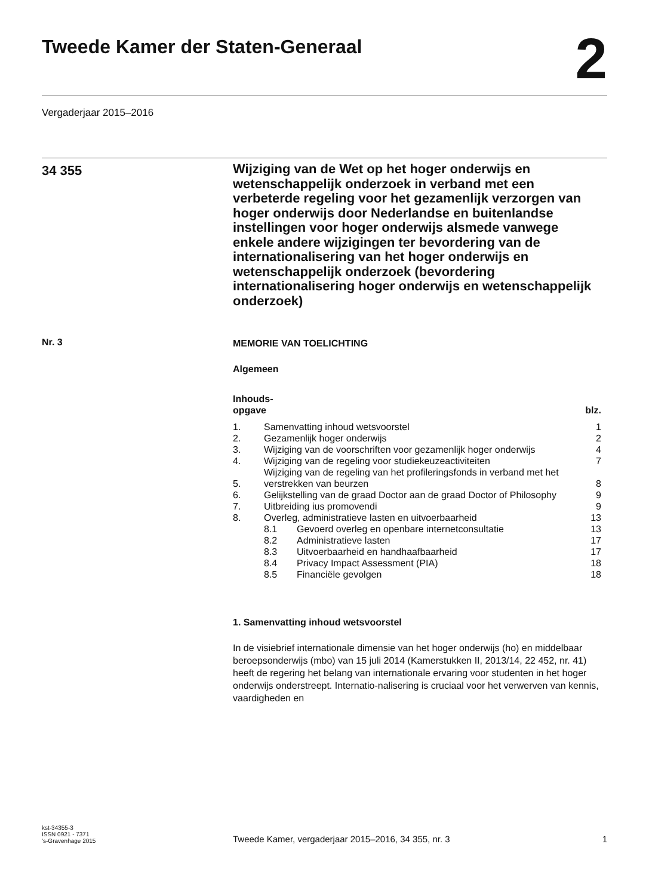Tweede Kamer der Staten-Generaal
2
Vergaderjaar 2015–2016
34 355
Wijziging van de Wet op het hoger onderwijs en wetenschappelijk onderzoek in verband met een verbeterde regeling voor het gezamenlijk verzorgen van hoger onderwijs door Nederlandse en buitenlandse instellingen voor hoger onderwijs alsmede vanwege enkele andere wijzigingen ter bevordering van de internationalisering van het hoger onderwijs en wetenschappelijk onderzoek (bevordering internationalisering hoger onderwijs en wetenschappelijk onderzoek)
Nr. 3
MEMORIE VAN TOELICHTING
Algemeen
| Inhouds- opgave | | | blz. |
| 1. | Samenvatting inhoud wetsvoorstel | | 1 |
| 2. | Gezamenlijk hoger onderwijs | | 2 |
| 3. | Wijziging van de voorschriften voor gezamenlijk hoger onderwijs | | 4 |
| 4. | Wijziging van de regeling voor studiekeuzeactiviteiten | | 7 |
| 5. | Wijziging van de regeling van het profileringsfonds in verband met het verstrekken van beurzen | | 8 |
| 6. | Gelijkstelling van de graad Doctor aan de graad Doctor of Philosophy | | 9 |
| 7. | Uitbreiding ius promovendi | | 9 |
| 8. | Overleg, administratieve lasten en uitvoerbaarheid | | 13 |
| | 8.1 | Gevoerd overleg en openbare internetconsultatie | 13 |
| | 8.2 | Administratieve lasten | 17 |
| | 8.3 | Uitvoerbaarheid en handhaafbaarheid | 17 |
| | 8.4 | Privacy Impact Assessment (PIA) | 18 |
| | 8.5 | Financiële gevolgen | 18 |
1. Samenvatting inhoud wetsvoorstel
In de visiebrief internationale dimensie van het hoger onderwijs (ho) en middelbaar beroepsonderwijs (mbo) van 15 juli 2014 (Kamerstukken II, 2013/14, 22 452, nr. 41) heeft de regering het belang van internationale ervaring voor studenten in het hoger onderwijs onderstreept. Internatio-nalisering is cruciaal voor het verwerven van kennis, vaardigheden en
kst-34355-3
ISSN 0921 - 7371
’s-Gravenhage 2015
Tweede Kamer, vergaderjaar 2015–2016, 34 355, nr. 3
1